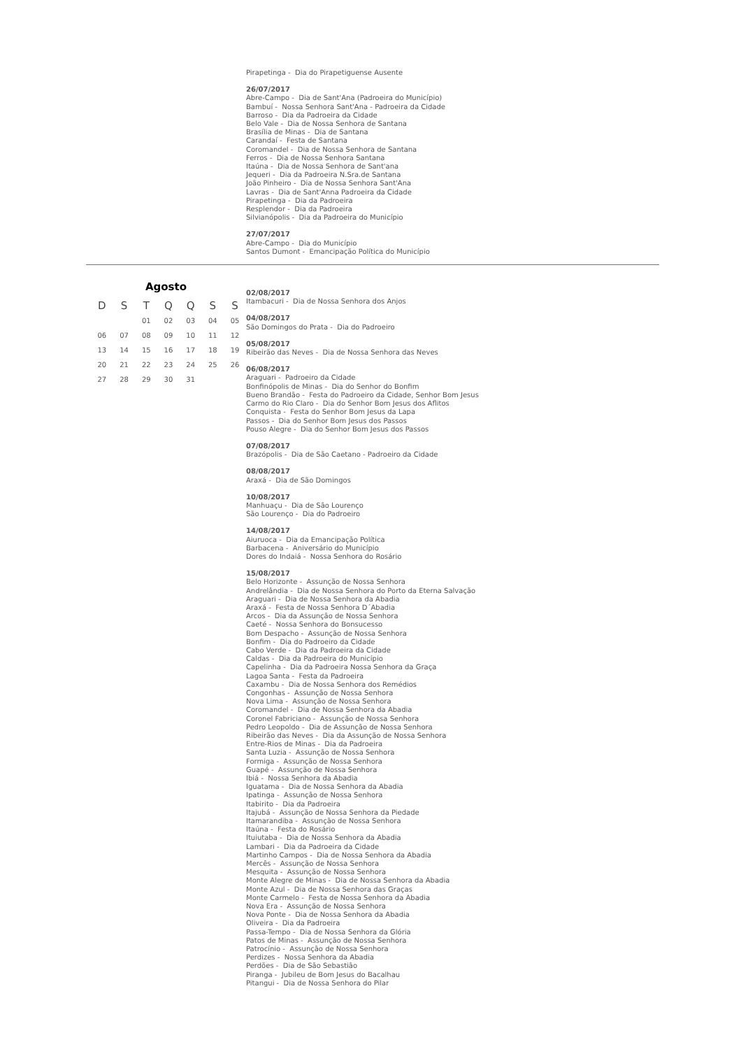Pirapetinga - Dia do Pirapetiguense Ausente
26/07/2017
Abre-Campo - Dia de Sant'Ana (Padroeira do Município)
Bambuí - Nossa Senhora Sant'Ana - Padroeira da Cidade
Barroso - Dia da Padroeira da Cidade
Belo Vale - Dia de Nossa Senhora de Santana
Brasília de Minas - Dia de Santana
Carandaí - Festa de Santana
Coromandel - Dia de Nossa Senhora de Santana
Ferros - Dia de Nossa Senhora Santana
Itaúna - Dia de Nossa Senhora de Sant'ana
Jequeri - Dia da Padroeira N.Sra.de Santana
João Pinheiro - Dia de Nossa Senhora Sant'Ana
Lavras - Dia de Sant'Anna Padroeira da Cidade
Pirapetinga - Dia da Padroeira
Resplendor - Dia da Padroeira
Silvianópolis - Dia da Padroeira do Município
27/07/2017
Abre-Campo - Dia do Município
Santos Dumont - Emancipação Política do Município
Agosto
| D | S | T | Q | Q | S | S |
| --- | --- | --- | --- | --- | --- | --- |
| | | 01 | 02 | 03 | 04 | 05 |
| 06 | 07 | 08 | 09 | 10 | 11 | 12 |
| 13 | 14 | 15 | 16 | 17 | 18 | 19 |
| 20 | 21 | 22 | 23 | 24 | 25 | 26 |
| 27 | 28 | 29 | 30 | 31 | | |
02/08/2017
Itambacuri - Dia de Nossa Senhora dos Anjos
04/08/2017
São Domingos do Prata - Dia do Padroeiro
05/08/2017
Ribeirão das Neves - Dia de Nossa Senhora das Neves
06/08/2017
Araguari - Padroeiro da Cidade
Bonfinópolis de Minas - Dia do Senhor do Bonfim
Bueno Brandão - Festa do Padroeiro da Cidade, Senhor Bom Jesus
Carmo do Rio Claro - Dia do Senhor Bom Jesus dos Aflitos
Conquista - Festa do Senhor Bom Jesus da Lapa
Passos - Dia do Senhor Bom Jesus dos Passos
Pouso Alegre - Dia do Senhor Bom Jesus dos Passos
07/08/2017
Brazópolis - Dia de São Caetano - Padroeiro da Cidade
08/08/2017
Araxá - Dia de São Domingos
10/08/2017
Manhuaçu - Dia de São Lourenço
São Lourenço - Dia do Padroeiro
14/08/2017
Aiuruoca - Dia da Emancipação Política
Barbacena - Aniversário do Município
Dores do Indaiá - Nossa Senhora do Rosário
15/08/2017
Belo Horizonte - Assunção de Nossa Senhora
Andrelândia - Dia de Nossa Senhora do Porto da Eterna Salvação
Araguari - Dia de Nossa Senhora da Abadia
Araxá - Festa de Nossa Senhora D´Abadia
Arcos - Dia da Assunção de Nossa Senhora
Caeté - Nossa Senhora do Bonsucesso
Bom Despacho - Assunção de Nossa Senhora
Bonfim - Dia do Padroeiro da Cidade
Cabo Verde - Dia da Padroeira da Cidade
Caldas - Dia da Padroeira do Município
Capelinha - Dia da Padroeira Nossa Senhora da Graça
Lagoa Santa - Festa da Padroeira
Caxambu - Dia de Nossa Senhora dos Remédios
Congonhas - Assunção de Nossa Senhora
Nova Lima - Assunção de Nossa Senhora
Coromandel - Dia de Nossa Senhora da Abadia
Coronel Fabriciano - Assunção de Nossa Senhora
Pedro Leopoldo - Dia de Assunção de Nossa Senhora
Ribeirão das Neves - Dia da Assunção de Nossa Senhora
Entre-Rios de Minas - Dia da Padroeira
Santa Luzia - Assunção de Nossa Senhora
Formiga - Assunção de Nossa Senhora
Guapé - Assunção de Nossa Senhora
Ibiá - Nossa Senhora da Abadia
Iguatama - Dia de Nossa Senhora da Abadia
Ipatinga - Assunção de Nossa Senhora
Itabirito - Dia da Padroeira
Itajubá - Assunção de Nossa Senhora da Piedade
Itamarandiba - Assunção de Nossa Senhora
Itaúna - Festa do Rosário
Ituiutaba - Dia de Nossa Senhora da Abadia
Lambari - Dia da Padroeira da Cidade
Martinho Campos - Dia de Nossa Senhora da Abadia
Mercês - Assunção de Nossa Senhora
Mesquita - Assunção de Nossa Senhora
Monte Alegre de Minas - Dia de Nossa Senhora da Abadia
Monte Azul - Dia de Nossa Senhora das Graças
Monte Carmelo - Festa de Nossa Senhora da Abadia
Nova Era - Assunção de Nossa Senhora
Nova Ponte - Dia de Nossa Senhora da Abadia
Oliveira - Dia da Padroeira
Passa-Tempo - Dia de Nossa Senhora da Glória
Patos de Minas - Assunção de Nossa Senhora
Patrocínio - Assunção de Nossa Senhora
Perdizes - Nossa Senhora da Abadia
Perdões - Dia de São Sebastião
Piranga - Jubileu de Bom Jesus do Bacalhau
Pitangui - Dia de Nossa Senhora do Pilar